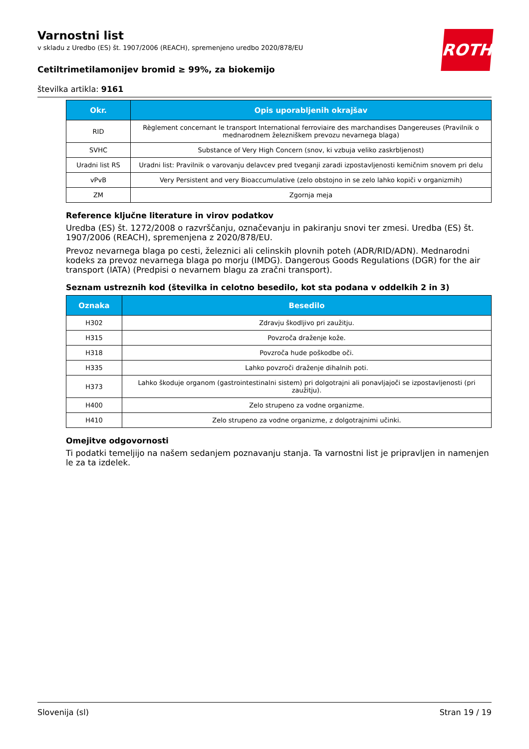ROTH
Varnostni list
v skladu z Uredbo (ES) št. 1907/2006 (REACH), spremenjeno uredbo 2020/878/EU
Cetiltrimetilamonijev bromid ≥ 99%, za biokemijo
številka artikla: 9161
| Okr. | Opis uporabljenih okrajšav |
| --- | --- |
| RID | Règlement concernant le transport International ferroviaire des marchandises Dangereuses (Pravilnik o mednarodnem železniškem prevozu nevarnega blaga) |
| SVHC | Substance of Very High Concern (snov, ki vzbuja veliko zaskrbljenost) |
| Uradni list RS | Uradni list: Pravilnik o varovanju delavcev pred tveganji zaradi izpostavljenosti kemičnim snovem pri delu |
| vPvB | Very Persistent and very Bioaccumulative (zelo obstojno in se zelo lahko kopiči v organizmih) |
| ZM | Zgornja meja |
Reference ključne literature in virov podatkov
Uredba (ES) št. 1272/2008 o razvrščanju, označevanju in pakiranju snovi ter zmesi. Uredba (ES) št. 1907/2006 (REACH), spremenjena z 2020/878/EU.
Prevoz nevarnega blaga po cesti, železnici ali celinskih plovnih poteh (ADR/RID/ADN). Mednarodni kodeks za prevoz nevarnega blaga po morju (IMDG). Dangerous Goods Regulations (DGR) for the air transport (IATA) (Predpisi o nevarnem blagu za zračni transport).
Seznam ustreznih kod (številka in celotno besedilo, kot sta podana v oddelkih 2 in 3)
| Oznaka | Besedilo |
| --- | --- |
| H302 | Zdravju škodljivo pri zaužitju. |
| H315 | Povzroča draženje kože. |
| H318 | Povzroča hude poškodbe oči. |
| H335 | Lahko povzroči draženje dihalnih poti. |
| H373 | Lahko škoduje organom (gastrointestinalni sistem) pri dolgotrajni ali ponavljajoči se izpostavljenosti (pri zaužitju). |
| H400 | Zelo strupeno za vodne organizme. |
| H410 | Zelo strupeno za vodne organizme, z dolgotrajnimi učinki. |
Omejitve odgovornosti
Ti podatki temeljijo na našem sedanjem poznavanju stanja. Ta varnostni list je pripravljen in namenjen le za ta izdelek.
Slovenija (sl) Stran 19 / 19